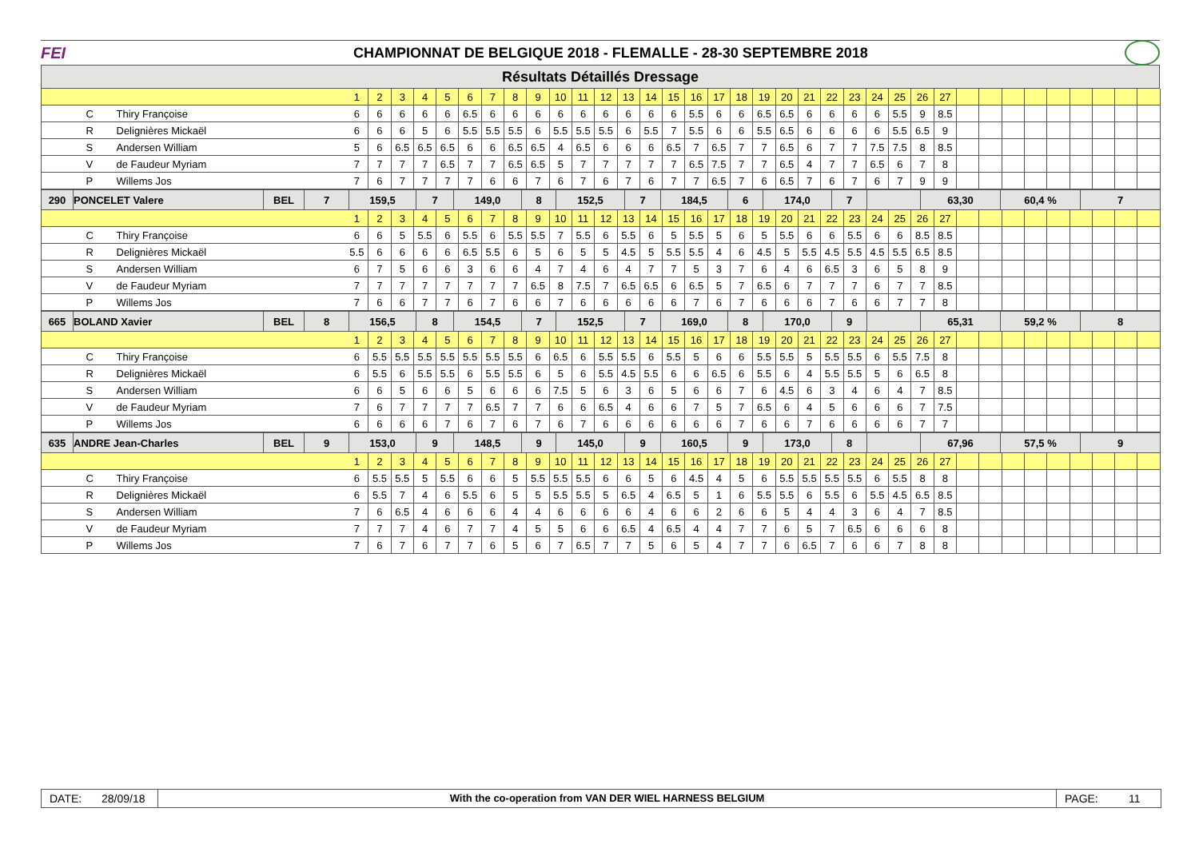FEI
CHAMPIONNAT DE BELGIQUE 2018 - FLEMALLE - 28-30 SEPTEMBRE 2018
Résultats Détaillés Dressage
| | | | 1 | 2 | 3 | 4 | 5 | 6 | 7 | 8 | 9 | 10 | 11 | 12 | 13 | 14 | 15 | 16 | 17 | 18 | 19 | 20 | 21 | 22 | 23 | 24 | 25 | 26 | 27 | | | | | | | | | |
| | C | Thiry Françoise | 6 | 6 | 6 | 6 | 6 | 6.5 | 6 | 6 | 6 | 6 | 6 | 6 | 6 | 6 | 6 | 5.5 | 6 | 6 | 6.5 | 6.5 | 6 | 6 | 6 | 6 | 5.5 | 9 | 8.5 | | | | | | | | | |
| | R | Delignières Mickaël | 6 | 6 | 6 | 5 | 6 | 5.5 | 5.5 | 5.5 | 6 | 5.5 | 5.5 | 5.5 | 6 | 5.5 | 7 | 5.5 | 6 | 6 | 5.5 | 6.5 | 6 | 6 | 6 | 6 | 5.5 | 6.5 | 9 | | | | | | | | | |
| | S | Andersen William | 5 | 6 | 6.5 | 6.5 | 6.5 | 6 | 6 | 6.5 | 6.5 | 4 | 6.5 | 6 | 6 | 6 | 6.5 | 7 | 6.5 | 7 | 7 | 6.5 | 6 | 7 | 7 | 7.5 | 7.5 | 8 | 8.5 | | | | | | | | | |
| | V | de Faudeur Myriam | 7 | 7 | 7 | 7 | 6.5 | 7 | 7 | 6.5 | 6.5 | 5 | 7 | 7 | 7 | 7 | 7 | 6.5 | 7.5 | 7 | 7 | 6.5 | 4 | 7 | 7 | 6.5 | 6 | 7 | 8 | | | | | | | | | |
| | P | Willems Jos | 7 | 6 | 7 | 7 | 7 | 7 | 6 | 6 | 7 | 6 | 7 | 6 | 7 | 6 | 7 | 7 | 6.5 | 7 | 6 | 6.5 | 7 | 6 | 7 | 6 | 7 | 9 | 9 | | | | | | | | | |
| 290 | PONCELET Valere | BEL | 7 | 159,5 | 7 | 149,0 | 8 | 152,5 | 7 | 184,5 | 6 | 174,0 | 7 | | 63,30 | 60,4 % | 7 |
| | | | 1 | 2 | 3 | 4 | 5 | 6 | 7 | 8 | 9 | 10 | 11 | 12 | 13 | 14 | 15 | 16 | 17 | 18 | 19 | 20 | 21 | 22 | 23 | 24 | 25 | 26 | 27 | | | | | | | | | |
| | C | Thiry Françoise | 6 | 6 | 5 | 5.5 | 6 | 5.5 | 6 | 5.5 | 5.5 | 7 | 5.5 | 6 | 5.5 | 6 | 5 | 5.5 | 5 | 6 | 5 | 5.5 | 6 | 6 | 5.5 | 6 | 6 | 8.5 | 8.5 | | | | | | | | | |
| | R | Delignières Mickaël | 5.5 | 6 | 6 | 6 | 6 | 6.5 | 5.5 | 6 | 5 | 6 | 5 | 5 | 4.5 | 5 | 5.5 | 5.5 | 4 | 6 | 4.5 | 5 | 5.5 | 4.5 | 5.5 | 4.5 | 5.5 | 6.5 | 8.5 | | | | | | | | | |
| | S | Andersen William | 6 | 7 | 5 | 6 | 6 | 3 | 6 | 6 | 4 | 7 | 4 | 6 | 4 | 7 | 7 | 5 | 3 | 7 | 6 | 4 | 6 | 6.5 | 3 | 6 | 5 | 8 | 9 | | | | | | | | | |
| | V | de Faudeur Myriam | 7 | 7 | 7 | 7 | 7 | 7 | 7 | 7 | 6.5 | 8 | 7.5 | 7 | 6.5 | 6.5 | 6 | 6.5 | 5 | 7 | 6.5 | 6 | 7 | 7 | 7 | 6 | 7 | 7 | 8.5 | | | | | | | | | |
| | P | Willems Jos | 7 | 6 | 6 | 7 | 7 | 6 | 7 | 6 | 6 | 7 | 6 | 6 | 6 | 6 | 6 | 7 | 6 | 7 | 6 | 6 | 6 | 7 | 6 | 6 | 7 | 7 | 8 | | | | | | | | | |
| 665 | BOLAND Xavier | BEL | 8 | 156,5 | 8 | 154,5 | 7 | 152,5 | 7 | 169,0 | 8 | 170,0 | 9 | | 65,31 | 59,2 % | 8 |
| | | | 1 | 2 | 3 | 4 | 5 | 6 | 7 | 8 | 9 | 10 | 11 | 12 | 13 | 14 | 15 | 16 | 17 | 18 | 19 | 20 | 21 | 22 | 23 | 24 | 25 | 26 | 27 | | | | | | | | | |
| | C | Thiry Françoise | 6 | 5.5 | 5.5 | 5.5 | 5.5 | 5.5 | 5.5 | 5.5 | 6 | 6.5 | 6 | 5.5 | 5.5 | 6 | 5.5 | 5 | 6 | 6 | 5.5 | 5.5 | 5 | 5.5 | 5.5 | 6 | 5.5 | 7.5 | 8 | | | | | | | | | |
| | R | Delignières Mickaël | 6 | 5.5 | 6 | 5.5 | 5.5 | 6 | 5.5 | 5.5 | 6 | 5 | 6 | 5.5 | 4.5 | 5.5 | 6 | 6 | 6.5 | 6 | 5.5 | 6 | 4 | 5.5 | 5.5 | 5 | 6 | 6.5 | 8 | | | | | | | | | |
| | S | Andersen William | 6 | 6 | 5 | 6 | 6 | 5 | 6 | 6 | 6 | 7.5 | 5 | 6 | 3 | 6 | 5 | 6 | 6 | 7 | 6 | 4.5 | 6 | 3 | 4 | 6 | 4 | 7 | 8.5 | | | | | | | | | |
| | V | de Faudeur Myriam | 7 | 6 | 7 | 7 | 7 | 7 | 6.5 | 7 | 7 | 6 | 6 | 6.5 | 4 | 6 | 6 | 7 | 5 | 7 | 6.5 | 6 | 4 | 5 | 6 | 6 | 6 | 7 | 7.5 | | | | | | | | | |
| | P | Willems Jos | 6 | 6 | 6 | 6 | 7 | 6 | 7 | 6 | 7 | 6 | 7 | 6 | 6 | 6 | 6 | 6 | 6 | 7 | 6 | 6 | 7 | 6 | 6 | 6 | 6 | 7 | 7 | | | | | | | | | |
| 635 | ANDRE Jean-Charles | BEL | 9 | 153,0 | 9 | 148,5 | 9 | 145,0 | 9 | 160,5 | 9 | 173,0 | 8 | | 67,96 | 57,5 % | 9 |
| | | | 1 | 2 | 3 | 4 | 5 | 6 | 7 | 8 | 9 | 10 | 11 | 12 | 13 | 14 | 15 | 16 | 17 | 18 | 19 | 20 | 21 | 22 | 23 | 24 | 25 | 26 | 27 | | | | | | | | | |
| | C | Thiry Françoise | 6 | 5.5 | 5.5 | 5 | 5.5 | 6 | 6 | 5 | 5.5 | 5.5 | 5.5 | 6 | 6 | 5 | 6 | 4.5 | 4 | 5 | 6 | 5.5 | 5.5 | 5.5 | 5.5 | 6 | 5.5 | 8 | 8 | | | | | | | | | |
| | R | Delignières Mickaël | 6 | 5.5 | 7 | 4 | 6 | 5.5 | 6 | 5 | 5 | 5.5 | 5.5 | 5 | 6.5 | 4 | 6.5 | 5 | 1 | 6 | 5.5 | 5.5 | 6 | 5.5 | 6 | 5.5 | 4.5 | 6.5 | 8.5 | | | | | | | | | |
| | S | Andersen William | 7 | 6 | 6.5 | 4 | 6 | 6 | 6 | 4 | 4 | 6 | 6 | 6 | 6 | 4 | 6 | 6 | 2 | 6 | 6 | 5 | 4 | 4 | 3 | 6 | 4 | 7 | 8.5 | | | | | | | | | |
| | V | de Faudeur Myriam | 7 | 7 | 7 | 4 | 6 | 7 | 7 | 4 | 5 | 5 | 6 | 6 | 6.5 | 4 | 6.5 | 4 | 4 | 7 | 7 | 6 | 5 | 7 | 6.5 | 6 | 6 | 6 | 8 | | | | | | | | | |
| | P | Willems Jos | 7 | 6 | 7 | 6 | 7 | 7 | 6 | 5 | 6 | 7 | 6.5 | 7 | 7 | 5 | 6 | 5 | 4 | 7 | 7 | 6 | 6.5 | 7 | 6 | 6 | 7 | 8 | 8 | | | | | | | | | |
DATE: 28/09/18
With the co-operation from VAN DER WIEL HARNESS BELGIUM
PAGE: 11